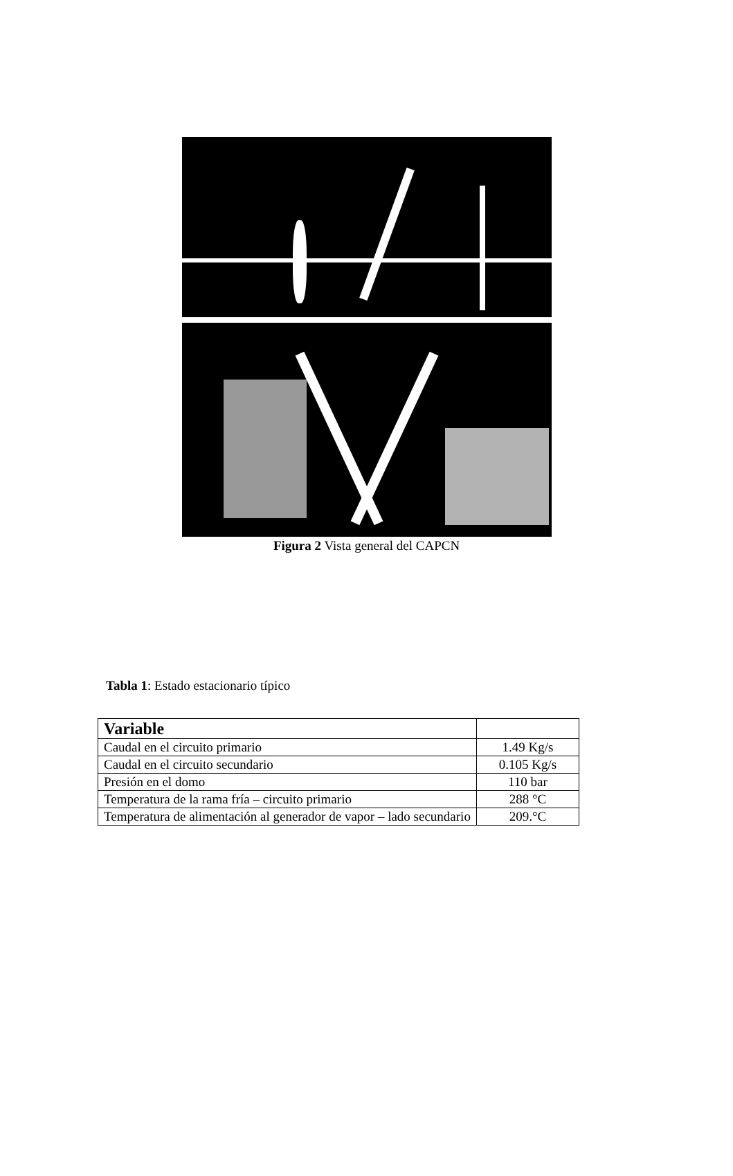Figura 2 Vista general del CAPCN
Tabla 1: Estado estacionario típico
| Variable | |
| --- | --- |
| Caudal en el circuito primario | 1.49 Kg/s |
| Caudal en el circuito secundario | 0.105 Kg/s |
| Presión en el domo | 110 bar |
| Temperatura de la rama fría – circuito primario | 288 °C |
| Temperatura de alimentación al generador de vapor – lado secundario | 209.°C |